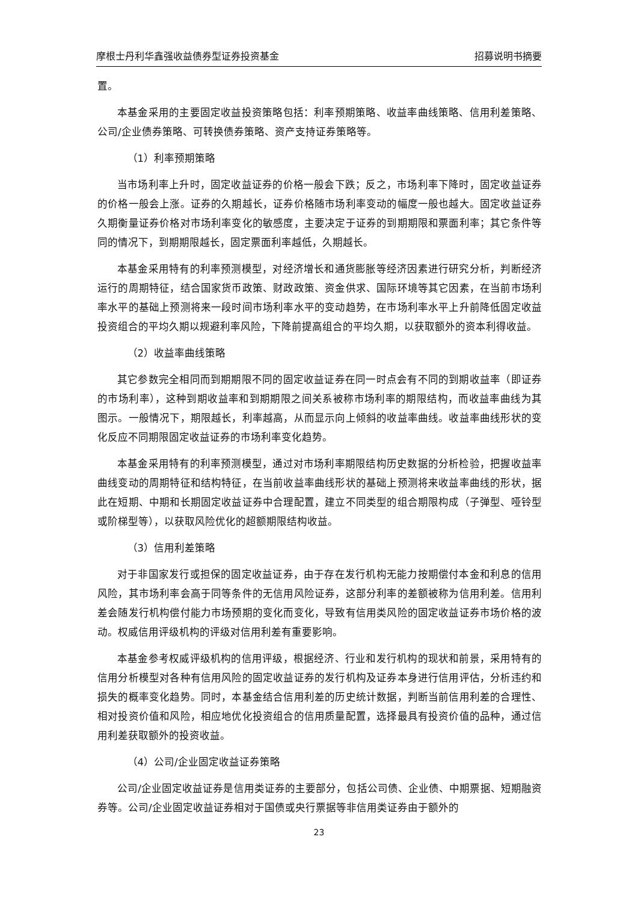摩根士丹利华鑫强收益债券型证券投资基金 招募说明书摘要
置。
本基金采用的主要固定收益投资策略包括：利率预期策略、收益率曲线策略、信用利差策略、公司/企业债券策略、可转换债券策略、资产支持证券策略等。
（1）利率预期策略
当市场利率上升时，固定收益证券的价格一般会下跌；反之，市场利率下降时，固定收益证券的价格一般会上涨。证券的久期越长，证券价格随市场利率变动的幅度一般也越大。固定收益证券久期衡量证券价格对市场利率变化的敏感度，主要决定于证券的到期期限和票面利率；其它条件等同的情况下，到期期限越长，固定票面利率越低，久期越长。
本基金采用特有的利率预测模型，对经济增长和通货膨胀等经济因素进行研究分析，判断经济运行的周期特征，结合国家货币政策、财政政策、资金供求、国际环境等其它因素，在当前市场利率水平的基础上预测将来一段时间市场利率水平的变动趋势，在市场利率水平上升前降低固定收益投资组合的平均久期以规避利率风险，下降前提高组合的平均久期，以获取额外的资本利得收益。
（2）收益率曲线策略
其它参数完全相同而到期期限不同的固定收益证券在同一时点会有不同的到期收益率（即证券的市场利率），这种到期收益率和到期期限之间关系被称市场利率的期限结构，而收益率曲线为其图示。一般情况下，期限越长，利率越高，从而显示向上倾斜的收益率曲线。收益率曲线形状的变化反应不同期限固定收益证券的市场利率变化趋势。
本基金采用特有的利率预测模型，通过对市场利率期限结构历史数据的分析检验，把握收益率曲线变动的周期特征和结构特征，在当前收益率曲线形状的基础上预测将来收益率曲线的形状，据此在短期、中期和长期固定收益证券中合理配置，建立不同类型的组合期限构成（子弹型、哑铃型或阶梯型等），以获取风险优化的超额期限结构收益。
（3）信用利差策略
对于非国家发行或担保的固定收益证券，由于存在发行机构无能力按期偿付本金和利息的信用风险，其市场利率会高于同等条件的无信用风险证券，这部分利率的差额被称为信用利差。信用利差会随发行机构偿付能力市场预期的变化而变化，导致有信用类风险的固定收益证券市场价格的波动。权威信用评级机构的评级对信用利差有重要影响。
本基金参考权威评级机构的信用评级，根据经济、行业和发行机构的现状和前景，采用特有的信用分析模型对各种有信用风险的固定收益证券的发行机构及证券本身进行信用评估，分析违约和损失的概率变化趋势。同时，本基金结合信用利差的历史统计数据，判断当前信用利差的合理性、相对投资价值和风险，相应地优化投资组合的信用质量配置，选择最具有投资价值的品种，通过信用利差获取额外的投资收益。
（4）公司/企业固定收益证券策略
公司/企业固定收益证券是信用类证券的主要部分，包括公司债、企业债、中期票据、短期融资券等。公司/企业固定收益证券相对于国债或央行票据等非信用类证券由于额外的
23